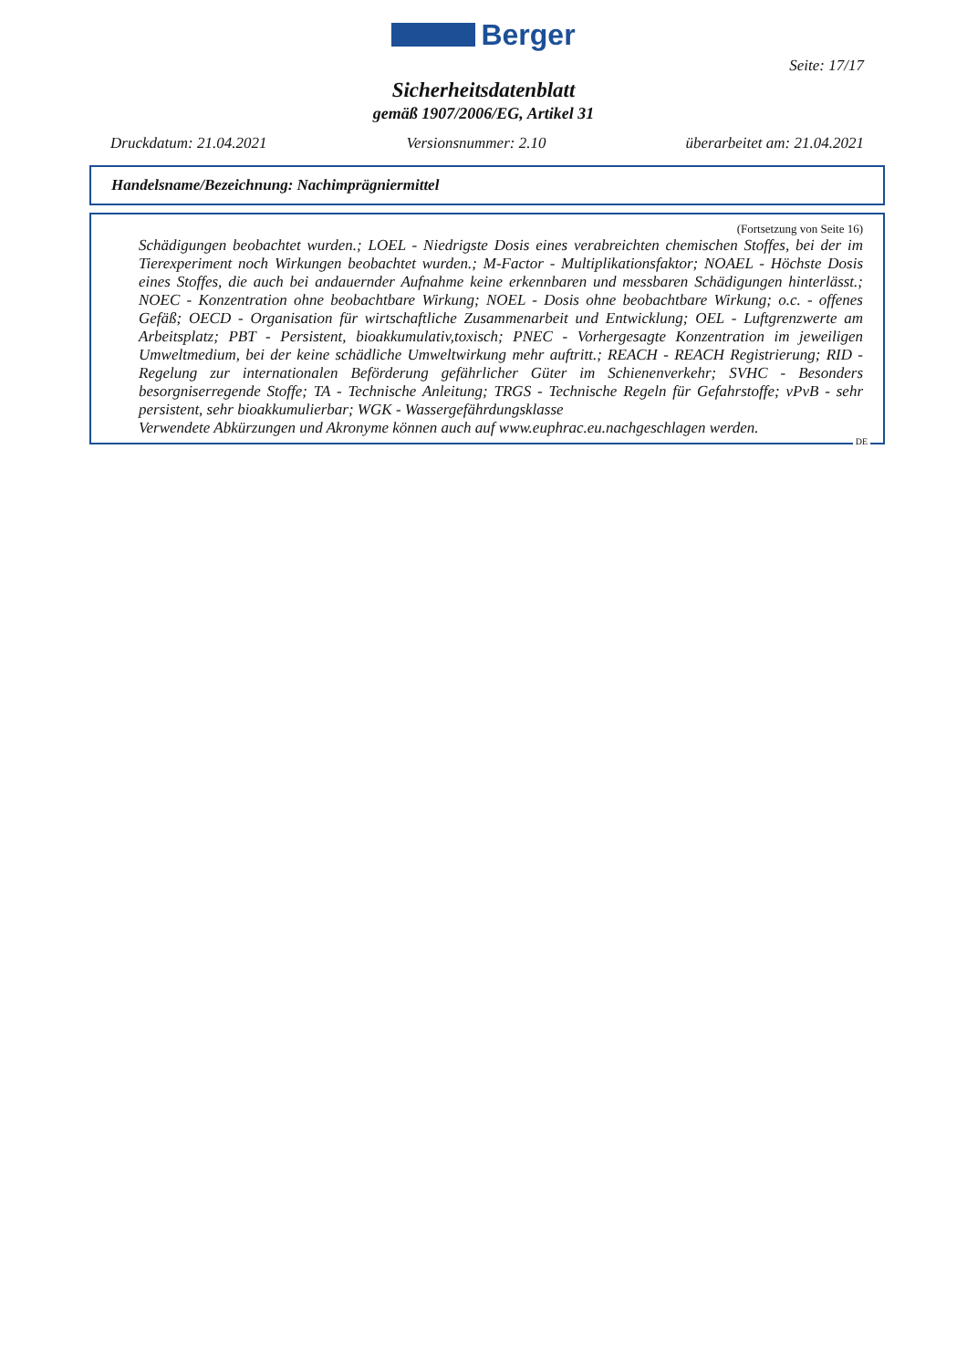Berger
Seite: 17/17
Sicherheitsdatenblatt
gemäß 1907/2006/EG, Artikel 31
Druckdatum: 21.04.2021 Versionsnummer: 2.10 überarbeitet am: 21.04.2021
Handelsname/Bezeichnung: Nachimprägniermittel
(Fortsetzung von Seite 16)
Schädigungen beobachtet wurden.; LOEL - Niedrigste Dosis eines verabreichten chemischen Stoffes, bei der im Tierexperiment noch Wirkungen beobachtet wurden.; M-Factor - Multiplikationsfaktor; NOAEL - Höchste Dosis eines Stoffes, die auch bei andauernder Aufnahme keine erkennbaren und messbaren Schädigungen hinterlässt.; NOEC - Konzentration ohne beobachtbare Wirkung; NOEL - Dosis ohne beobachtbare Wirkung; o.c. - offenes Gefäß; OECD - Organisation für wirtschaftliche Zusammenarbeit und Entwicklung; OEL - Luftgrenzwerte am Arbeitsplatz; PBT - Persistent, bioakkumulativ,toxisch; PNEC - Vorhergesagte Konzentration im jeweiligen Umweltmedium, bei der keine schädliche Umweltwirkung mehr auftritt.; REACH - REACH Registrierung; RID - Regelung zur internationalen Beförderung gefährlicher Güter im Schienenverkehr; SVHC - Besonders besorgniserregende Stoffe; TA - Technische Anleitung; TRGS - Technische Regeln für Gefahrstoffe; vPvB - sehr persistent, sehr bioakkumulierbar; WGK - Wassergefährdungsklasse
Verwendete Abkürzungen und Akronyme können auch auf www.euphrac.eu.nachgeschlagen werden.
DE